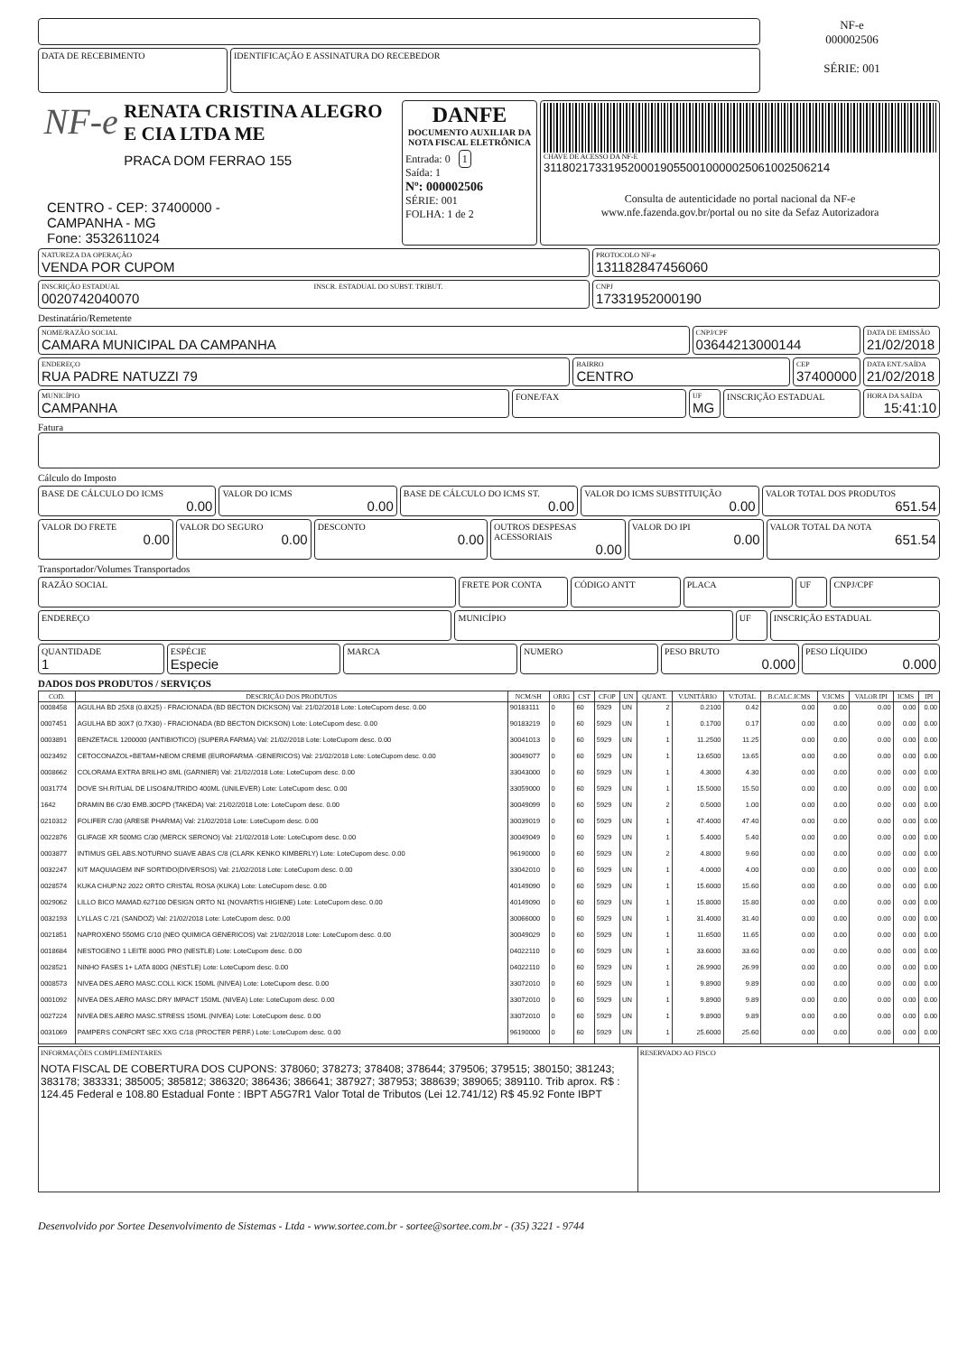DATA DE RECEBIMENTO IDENTIFICAÇÃO E ASSINATURA DO RECEBEDOR
NF-e
000002506
SÉRIE: 001
NF-e
RENATA CRISTINA ALEGRO E CIA LTDA ME
PRACA DOM FERRAO 155
CENTRO - CEP: 37400000 -
CAMPANHA - MG
Fone: 3532611024
DANFE
DOCUMENTO AUXILIAR DA NOTA FISCAL ELETRÔNICA
Entrada: 0 1
Saída: 1
Nº: 000002506
SÉRIE: 001
FOLHA: 1 de 2
CHAVE DE ACESSO DA NF-E
31180217331952000190550010000025061002506214
Consulta de autenticidade no portal nacional da NF-e
www.nfe.fazenda.gov.br/portal ou no site da Sefaz Autorizadora
NATUREZA DA OPERAÇÃO
VENDA POR CUPOM
PROTOCOLO NF-e
131182847456060
INSCRIÇÃO ESTADUAL
0020742040070
INSCR. ESTADUAL DO SUBST. TRIBUT.
CNPJ
17331952000190
Destinatário/Remetente
NOME/RAZÃO SOCIAL
CAMARA MUNICIPAL DA CAMPANHA
CNPJ/CPF
03644213000144
DATA DE EMISSÃO
21/02/2018
ENDEREÇO
RUA PADRE NATUZZI 79
BAIRRO
CENTRO
CEP
37400000
DATA ENT./SAÍDA
21/02/2018
MUNICÍPIO
CAMPANHA
FONE/FAX
UF
MG
INSCRIÇÃO ESTADUAL
HORA DA SAÍDA
15:41:10
Fatura
Cálculo do Imposto
BASE DE CÁLCULO DO ICMS
0.00
VALOR DO ICMS
0.00
BASE DE CÁLCULO DO ICMS ST.
0.00
VALOR DO ICMS SUBSTITUIÇÃO
0.00
VALOR TOTAL DOS PRODUTOS
651.54
VALOR DO FRETE
0.00
VALOR DO SEGURO
0.00
DESCONTO
0.00
OUTROS DESPESAS ACESSORIAIS
0.00
VALOR DO IPI
0.00
VALOR TOTAL DA NOTA
651.54
Transportador/Volumes Transportados
RAZÃO SOCIAL
FRETE POR CONTA CÓDIGO ANTT PLACA UF CNPJ/CPF
ENDEREÇO
MUNICÍPIO UF INSCRIÇÃO ESTADUAL
QUANTIDADE
1
ESPÉCIE
Especie
MARCA NUMERO PESO BRUTO
0.000
PESO LÍQUIDO
0.000
DADOS DOS PRODUTOS / SERVIÇOS
| COD. | DESCRIÇÃO DOS PRODUTOS | NCM/SH | ORIG | CST | CFOP | UN | QUANT. | V.UNITÁRIO | V.TOTAL | B.CALC.ICMS | V.ICMS | VALOR IPI | ICMS | IPI |
| --- | --- | --- | --- | --- | --- | --- | --- | --- | --- | --- | --- | --- | --- | --- |
| 0008458 | AGULHA BD 25X8 (0.8X25) - FRACIONADA (BD BECTON DICKSON) Val: 21/02/2018 Lote: LoteCupom desc. 0.00 | 90183111 | 0 | 60 | 5929 | UN | 2 | 0.2100 | 0.42 | 0.00 | 0.00 | 0.00 | 0.00 | 0.00 |
| 0007451 | AGULHA BD 30X7 (0.7X30) - FRACIONADA (BD BECTON DICKSON) Lote: LoteCupom desc. 0.00 | 90183219 | 0 | 60 | 5929 | UN | 1 | 0.1700 | 0.17 | 0.00 | 0.00 | 0.00 | 0.00 | 0.00 |
| 0003891 | BENZETACIL 1200000 (ANTIBIOTICO) (SUPERA FARMA) Val: 21/02/2018 Lote: LoteCupom desc. 0.00 | 30041013 | 0 | 60 | 5929 | UN | 1 | 11.2500 | 11.25 | 0.00 | 0.00 | 0.00 | 0.00 | 0.00 |
| 0023492 | CETOCONAZOL+BETAM+NEOM CREME (EUROFARMA -GENERICOS) Val: 21/02/2018 Lote: LoteCupom desc. 0.00 | 30049077 | 0 | 60 | 5929 | UN | 1 | 13.6500 | 13.65 | 0.00 | 0.00 | 0.00 | 0.00 | 0.00 |
| 0008662 | COLORAMA EXTRA BRILHO 8ML (GARNIER) Val: 21/02/2018 Lote: LoteCupom desc. 0.00 | 33043000 | 0 | 60 | 5929 | UN | 1 | 4.3000 | 4.30 | 0.00 | 0.00 | 0.00 | 0.00 | 0.00 |
| 0031774 | DOVE SH.RITUAL DE LISO&NUTRIDO 400ML (UNILEVER) Lote: LoteCupom desc. 0.00 | 33059000 | 0 | 60 | 5929 | UN | 1 | 15.5000 | 15.50 | 0.00 | 0.00 | 0.00 | 0.00 | 0.00 |
| 1642 | DRAMIN B6 C/30 EMB.30CPD (TAKEDA) Val: 21/02/2018 Lote: LoteCupom desc. 0.00 | 30049099 | 0 | 60 | 5929 | UN | 2 | 0.5000 | 1.00 | 0.00 | 0.00 | 0.00 | 0.00 | 0.00 |
| 0210312 | FOLIFER C/30 (ARESE PHARMA) Val: 21/02/2018 Lote: LoteCupom desc. 0.00 | 30039019 | 0 | 60 | 5929 | UN | 1 | 47.4000 | 47.40 | 0.00 | 0.00 | 0.00 | 0.00 | 0.00 |
| 0022876 | GLIFAGE XR 500MG C/30 (MERCK SERONO) Val: 21/02/2018 Lote: LoteCupom desc. 0.00 | 30049049 | 0 | 60 | 5929 | UN | 1 | 5.4000 | 5.40 | 0.00 | 0.00 | 0.00 | 0.00 | 0.00 |
| 0003877 | INTIMUS GEL ABS.NOTURNO SUAVE ABAS C/8 (CLARK KENKO KIMBERLY) Lote: LoteCupom desc. 0.00 | 96190000 | 0 | 60 | 5929 | UN | 2 | 4.8000 | 9.60 | 0.00 | 0.00 | 0.00 | 0.00 | 0.00 |
| 0032247 | KIT MAQUIAGEM INF SORTIDO(DIVERSOS) Val: 21/02/2018 Lote: LoteCupom desc. 0.00 | 33042010 | 0 | 60 | 5929 | UN | 1 | 4.0000 | 4.00 | 0.00 | 0.00 | 0.00 | 0.00 | 0.00 |
| 0028574 | KUKA CHUP.N2 2022 ORTO CRISTAL ROSA (KUKA) Lote: LoteCupom desc. 0.00 | 40149090 | 0 | 60 | 5929 | UN | 1 | 15.6000 | 15.60 | 0.00 | 0.00 | 0.00 | 0.00 | 0.00 |
| 0029062 | LILLO BICO MAMAD.627100 DESIGN ORTO N1 (NOVARTIS HIGIENE) Lote: LoteCupom desc. 0.00 | 40149090 | 0 | 60 | 5929 | UN | 1 | 15.8000 | 15.80 | 0.00 | 0.00 | 0.00 | 0.00 | 0.00 |
| 0032193 | LYLLAS C /21 (SANDOZ) Val: 21/02/2018 Lote: LoteCupom desc. 0.00 | 30066000 | 0 | 60 | 5929 | UN | 1 | 31.4000 | 31.40 | 0.00 | 0.00 | 0.00 | 0.00 | 0.00 |
| 0021851 | NAPROXENO 550MG C/10 (NEO QUIMICA GENERICOS) Val: 21/02/2018 Lote: LoteCupom desc. 0.00 | 30049029 | 0 | 60 | 5929 | UN | 1 | 11.6500 | 11.65 | 0.00 | 0.00 | 0.00 | 0.00 | 0.00 |
| 0018684 | NESTOGENO 1 LEITE 800G PRO (NESTLE) Lote: LoteCupom desc. 0.00 | 04022110 | 0 | 60 | 5929 | UN | 1 | 33.6000 | 33.60 | 0.00 | 0.00 | 0.00 | 0.00 | 0.00 |
| 0028521 | NINHO FASES 1+ LATA 800G (NESTLE) Lote: LoteCupom desc. 0.00 | 04022110 | 0 | 60 | 5929 | UN | 1 | 26.9900 | 26.99 | 0.00 | 0.00 | 0.00 | 0.00 | 0.00 |
| 0008573 | NIVEA DES.AERO MASC.COLL KICK 150ML (NIVEA) Lote: LoteCupom desc. 0.00 | 33072010 | 0 | 60 | 5929 | UN | 1 | 9.8900 | 9.89 | 0.00 | 0.00 | 0.00 | 0.00 | 0.00 |
| 0001092 | NIVEA DES.AERO MASC.DRY IMPACT 150ML (NIVEA) Lote: LoteCupom desc. 0.00 | 33072010 | 0 | 60 | 5929 | UN | 1 | 9.8900 | 9.89 | 0.00 | 0.00 | 0.00 | 0.00 | 0.00 |
| 0027224 | NIVEA DES.AERO MASC.STRESS 150ML (NIVEA) Lote: LoteCupom desc. 0.00 | 33072010 | 0 | 60 | 5929 | UN | 1 | 9.8900 | 9.89 | 0.00 | 0.00 | 0.00 | 0.00 | 0.00 |
| 0031069 | PAMPERS CONFORT SEC XXG C/18 (PROCTER PERF.) Lote: LoteCupom desc. 0.00 | 96190000 | 0 | 60 | 5929 | UN | 1 | 25.6000 | 25.60 | 0.00 | 0.00 | 0.00 | 0.00 | 0.00 |
INFORMAÇÕES COMPLEMENTARES
NOTA FISCAL DE COBERTURA DOS CUPONS: 378060; 378273; 378408; 378644; 379506; 379515; 380150; 381243; 383178; 383331; 385005; 385812; 386320; 386436; 386641; 387927; 387953; 388639; 389065; 389110. Trib aprox. R$ : 124.45 Federal e 108.80 Estadual Fonte : IBPT A5G7R1 Valor Total de Tributos (Lei 12.741/12) R$ 45.92 Fonte IBPT
RESERVADO AO FISCO
Desenvolvido por Sortee Desenvolvimento de Sistemas - Ltda - www.sortee.com.br - sortee@sortee.com.br - (35) 3221 - 9744